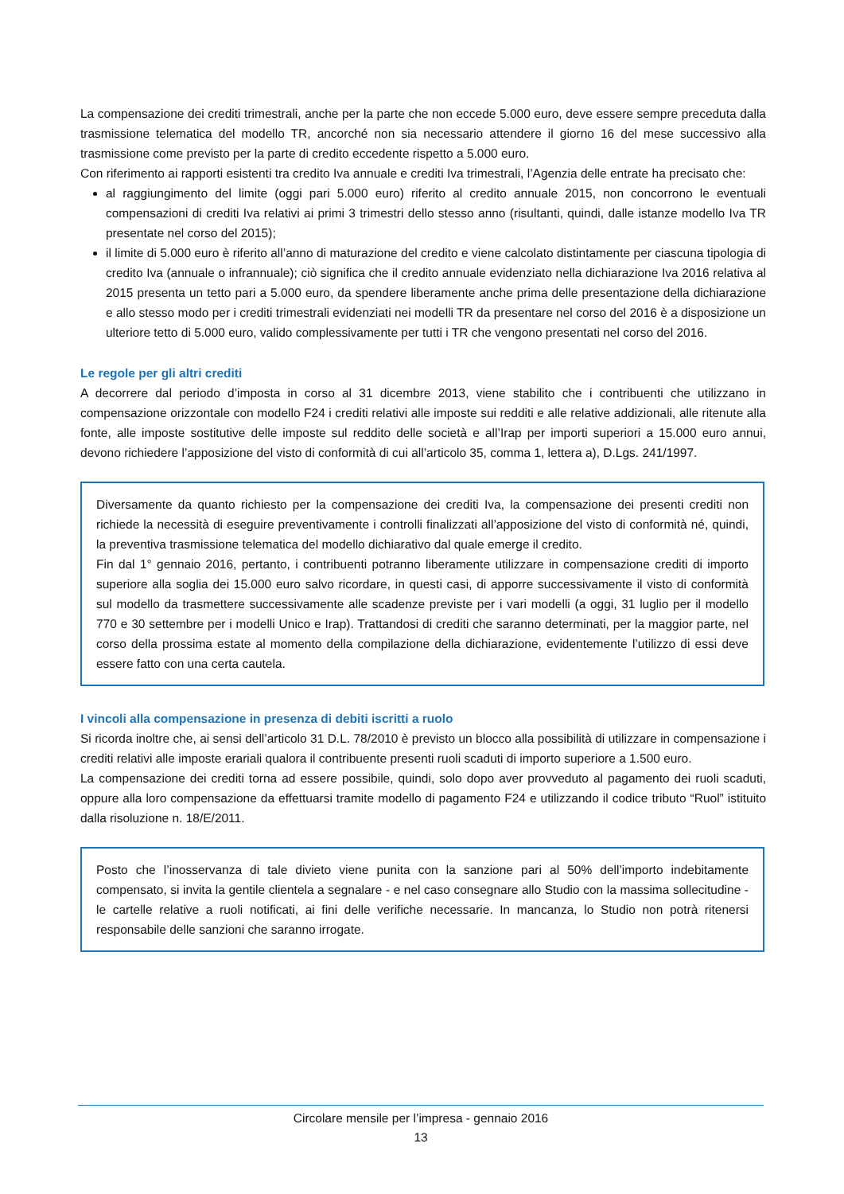La compensazione dei crediti trimestrali, anche per la parte che non eccede 5.000 euro, deve essere sempre preceduta dalla trasmissione telematica del modello TR, ancorché non sia necessario attendere il giorno 16 del mese successivo alla trasmissione come previsto per la parte di credito eccedente rispetto a 5.000 euro.
Con riferimento ai rapporti esistenti tra credito Iva annuale e crediti Iva trimestrali, l’Agenzia delle entrate ha precisato che:
al raggiungimento del limite (oggi pari 5.000 euro) riferito al credito annuale 2015, non concorrono le eventuali compensazioni di crediti Iva relativi ai primi 3 trimestri dello stesso anno (risultanti, quindi, dalle istanze modello Iva TR presentate nel corso del 2015);
il limite di 5.000 euro è riferito all’anno di maturazione del credito e viene calcolato distintamente per ciascuna tipologia di credito Iva (annuale o infrannuale); ciò significa che il credito annuale evidenziato nella dichiarazione Iva 2016 relativa al 2015 presenta un tetto pari a 5.000 euro, da spendere liberamente anche prima delle presentazione della dichiarazione e allo stesso modo per i crediti trimestrali evidenziati nei modelli TR da presentare nel corso del 2016 è a disposizione un ulteriore tetto di 5.000 euro, valido complessivamente per tutti i TR che vengono presentati nel corso del 2016.
Le regole per gli altri crediti
A decorrere dal periodo d’imposta in corso al 31 dicembre 2013, viene stabilito che i contribuenti che utilizzano in compensazione orizzontale con modello F24 i crediti relativi alle imposte sui redditi e alle relative addizionali, alle ritenute alla fonte, alle imposte sostitutive delle imposte sul reddito delle società e all’Irap per importi superiori a 15.000 euro annui, devono richiedere l’apposizione del visto di conformità di cui all’articolo 35, comma 1, lettera a), D.Lgs. 241/1997.
Diversamente da quanto richiesto per la compensazione dei crediti Iva, la compensazione dei presenti crediti non richiede la necessità di eseguire preventivamente i controlli finalizzati all’apposizione del visto di conformità né, quindi, la preventiva trasmissione telematica del modello dichiarativo dal quale emerge il credito.
Fin dal 1° gennaio 2016, pertanto, i contribuenti potranno liberamente utilizzare in compensazione crediti di importo superiore alla soglia dei 15.000 euro salvo ricordare, in questi casi, di apporre successivamente il visto di conformità sul modello da trasmettere successivamente alle scadenze previste per i vari modelli (a oggi, 31 luglio per il modello 770 e 30 settembre per i modelli Unico e Irap). Trattandosi di crediti che saranno determinati, per la maggior parte, nel corso della prossima estate al momento della compilazione della dichiarazione, evidentemente l’utilizzo di essi deve essere fatto con una certa cautela.
I vincoli alla compensazione in presenza di debiti iscritti a ruolo
Si ricorda inoltre che, ai sensi dell’articolo 31 D.L. 78/2010 è previsto un blocco alla possibilità di utilizzare in compensazione i crediti relativi alle imposte erariali qualora il contribuente presenti ruoli scaduti di importo superiore a 1.500 euro.
La compensazione dei crediti torna ad essere possibile, quindi, solo dopo aver provveduto al pagamento dei ruoli scaduti, oppure alla loro compensazione da effettuarsi tramite modello di pagamento F24 e utilizzando il codice tributo “Ruol” istituito dalla risoluzione n. 18/E/2011.
Posto che l’inosservanza di tale divieto viene punita con la sanzione pari al 50% dell’importo indebitamente compensato, si invita la gentile clientela a segnalare - e nel caso consegnare allo Studio con la massima sollecitudine - le cartelle relative a ruoli notificati, ai fini delle verifiche necessarie. In mancanza, lo Studio non potrà ritenersi responsabile delle sanzioni che saranno irrogate.
Circolare mensile per l’impresa - gennaio 2016
13